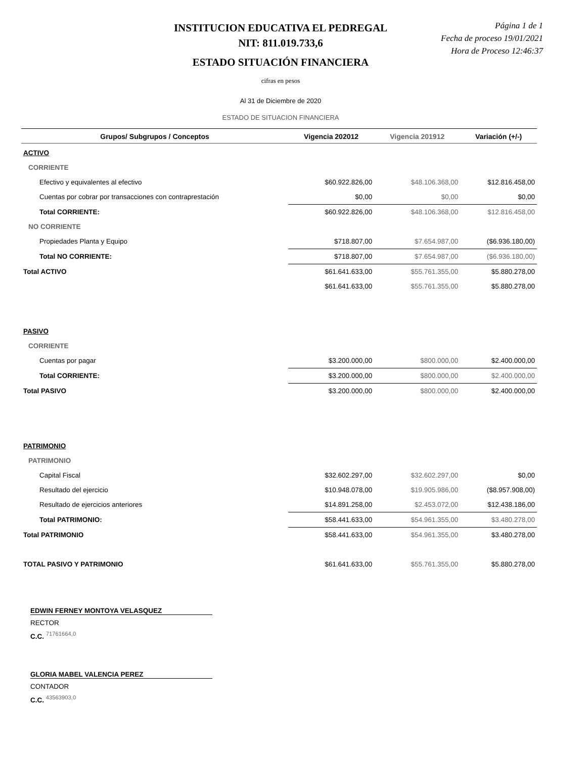INSTITUCION EDUCATIVA EL PEDREGAL
NIT: 811.019.733,6
ESTADO SITUACIÓN FINANCIERA
cifras en pesos
Al 31 de Diciembre de 2020
ESTADO DE SITUACION FINANCIERA
Página 1 de 1
Fecha de proceso 19/01/2021
Hora de Proceso 12:46:37
| Grupos/ Subgrupos / Conceptos | Vigencia 202012 | Vigencia 201912 | Variación (+/-) |
| --- | --- | --- | --- |
| ACTIVO | | | |
| CORRIENTE | | | |
| Efectivo y equivalentes al efectivo | $60.922.826,00 | $48.106.368,00 | $12.816.458,00 |
| Cuentas por cobrar por transacciones con contraprestación | $0,00 | $0,00 | $0,00 |
| Total CORRIENTE: | $60.922.826,00 | $48.106.368,00 | $12.816.458,00 |
| NO CORRIENTE | | | |
| Propiedades Planta y Equipo | $718.807,00 | $7.654.987,00 | ($6.936.180,00) |
| Total NO CORRIENTE: | $718.807,00 | $7.654.987,00 | ($6.936.180,00) |
| Total ACTIVO | $61.641.633,00 | $55.761.355,00 | $5.880.278,00 |
| | $61.641.633,00 | $55.761.355,00 | $5.880.278,00 |
| PASIVO | | | |
| CORRIENTE | | | |
| Cuentas por pagar | $3.200.000,00 | $800.000,00 | $2.400.000,00 |
| Total CORRIENTE: | $3.200.000,00 | $800.000,00 | $2.400.000,00 |
| Total PASIVO | $3.200.000,00 | $800.000,00 | $2.400.000,00 |
| PATRIMONIO | | | |
| PATRIMONIO | | | |
| Capital Fiscal | $32.602.297,00 | $32.602.297,00 | $0,00 |
| Resultado del ejercicio | $10.948.078,00 | $19.905.986,00 | ($8.957.908,00) |
| Resultado de ejercicios anteriores | $14.891.258,00 | $2.453.072,00 | $12.438.186,00 |
| Total PATRIMONIO: | $58.441.633,00 | $54.961.355,00 | $3.480.278,00 |
| Total PATRIMONIO | $58.441.633,00 | $54.961.355,00 | $3.480.278,00 |
| TOTAL PASIVO Y PATRIMONIO | $61.641.633,00 | $55.761.355,00 | $5.880.278,00 |
EDWIN FERNEY MONTOYA VELASQUEZ
RECTOR
C.C. <sup>71761664,0</sup>
GLORIA MABEL VALENCIA PEREZ
CONTADOR
C.C. <sup>43563903,0</sup>